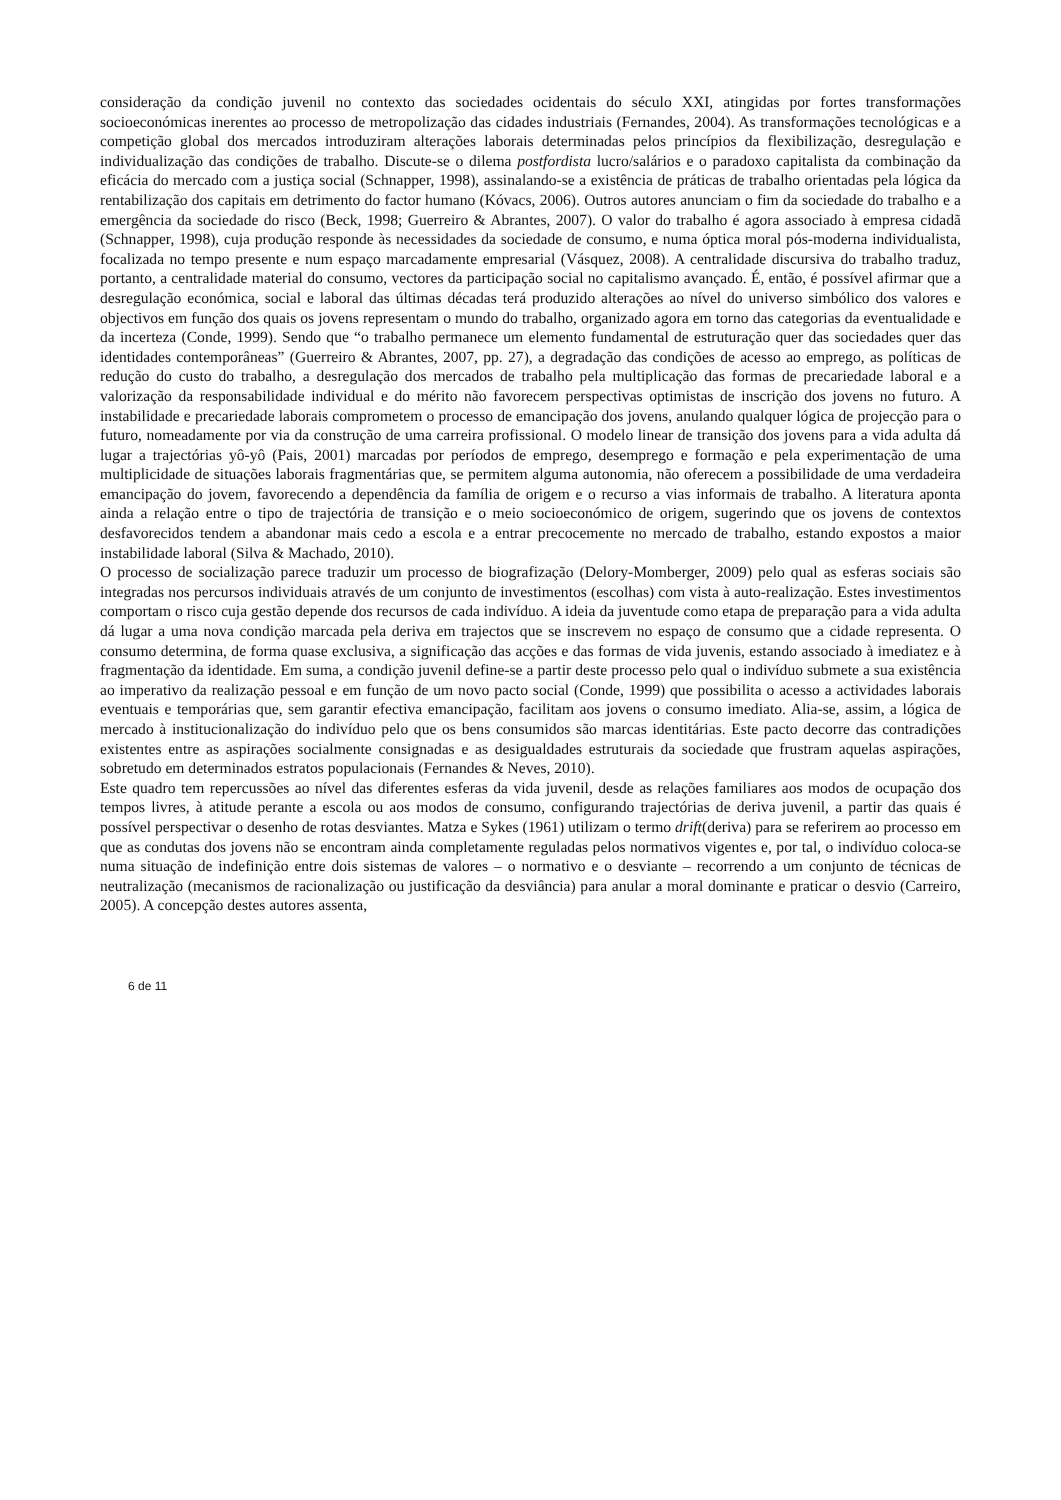consideração da condição juvenil no contexto das sociedades ocidentais do século XXI, atingidas por fortes transformações socioeconómicas inerentes ao processo de metropolização das cidades industriais (Fernandes, 2004). As transformações tecnológicas e a competição global dos mercados introduziram alterações laborais determinadas pelos princípios da flexibilização, desregulação e individualização das condições de trabalho. Discute-se o dilema postfordista lucro/salários e o paradoxo capitalista da combinação da eficácia do mercado com a justiça social (Schnapper, 1998), assinalando-se a existência de práticas de trabalho orientadas pela lógica da rentabilização dos capitais em detrimento do factor humano (Kóvacs, 2006). Outros autores anunciam o fim da sociedade do trabalho e a emergência da sociedade do risco (Beck, 1998; Guerreiro & Abrantes, 2007). O valor do trabalho é agora associado à empresa cidadã (Schnapper, 1998), cuja produção responde às necessidades da sociedade de consumo, e numa óptica moral pós-moderna individualista, focalizada no tempo presente e num espaço marcadamente empresarial (Vásquez, 2008). A centralidade discursiva do trabalho traduz, portanto, a centralidade material do consumo, vectores da participação social no capitalismo avançado. É, então, é possível afirmar que a desregulação económica, social e laboral das últimas décadas terá produzido alterações ao nível do universo simbólico dos valores e objectivos em função dos quais os jovens representam o mundo do trabalho, organizado agora em torno das categorias da eventualidade e da incerteza (Conde, 1999). Sendo que “o trabalho permanece um elemento fundamental de estruturação quer das sociedades quer das identidades contemporâneas” (Guerreiro & Abrantes, 2007, pp. 27), a degradação das condições de acesso ao emprego, as políticas de redução do custo do trabalho, a desregulação dos mercados de trabalho pela multiplicação das formas de precariedade laboral e a valorização da responsabilidade individual e do mérito não favorecem perspectivas optimistas de inscrição dos jovens no futuro. A instabilidade e precariedade laborais comprometem o processo de emancipação dos jovens, anulando qualquer lógica de projecção para o futuro, nomeadamente por via da construção de uma carreira profissional. O modelo linear de transição dos jovens para a vida adulta dá lugar a trajectórias yô-yô (Pais, 2001) marcadas por períodos de emprego, desemprego e formação e pela experimentação de uma multiplicidade de situações laborais fragmentárias que, se permitem alguma autonomia, não oferecem a possibilidade de uma verdadeira emancipação do jovem, favorecendo a dependência da família de origem e o recurso a vias informais de trabalho. A literatura aponta ainda a relação entre o tipo de trajectória de transição e o meio socioeconómico de origem, sugerindo que os jovens de contextos desfavorecidos tendem a abandonar mais cedo a escola e a entrar precocemente no mercado de trabalho, estando expostos a maior instabilidade laboral (Silva & Machado, 2010).
O processo de socialização parece traduzir um processo de biografização (Delory-Momberger, 2009) pelo qual as esferas sociais são integradas nos percursos individuais através de um conjunto de investimentos (escolhas) com vista à auto-realização. Estes investimentos comportam o risco cuja gestão depende dos recursos de cada indivíduo. A ideia da juventude como etapa de preparação para a vida adulta dá lugar a uma nova condição marcada pela deriva em trajectos que se inscrevem no espaço de consumo que a cidade representa. O consumo determina, de forma quase exclusiva, a significação das acções e das formas de vida juvenis, estando associado à imediatez e à fragmentação da identidade. Em suma, a condição juvenil define-se a partir deste processo pelo qual o indivíduo submete a sua existência ao imperativo da realização pessoal e em função de um novo pacto social (Conde, 1999) que possibilita o acesso a actividades laborais eventuais e temporárias que, sem garantir efectiva emancipação, facilitam aos jovens o consumo imediato. Alia-se, assim, a lógica de mercado à institucionalização do indivíduo pelo que os bens consumidos são marcas identitárias. Este pacto decorre das contradições existentes entre as aspirações socialmente consignadas e as desigualdades estruturais da sociedade que frustram aquelas aspirações, sobretudo em determinados estratos populacionais (Fernandes & Neves, 2010).
Este quadro tem repercussões ao nível das diferentes esferas da vida juvenil, desde as relações familiares aos modos de ocupação dos tempos livres, à atitude perante a escola ou aos modos de consumo, configurando trajectórias de deriva juvenil, a partir das quais é possível perspectivar o desenho de rotas desviantes. Matza e Sykes (1961) utilizam o termo drift(deriva) para se referirem ao processo em que as condutas dos jovens não se encontram ainda completamente reguladas pelos normativos vigentes e, por tal, o indivíduo coloca-se numa situação de indefinição entre dois sistemas de valores – o normativo e o desviante – recorrendo a um conjunto de técnicas de neutralização (mecanismos de racionalização ou justificação da desviância) para anular a moral dominante e praticar o desvio (Carreiro, 2005). A concepção destes autores assenta,
6 de 11